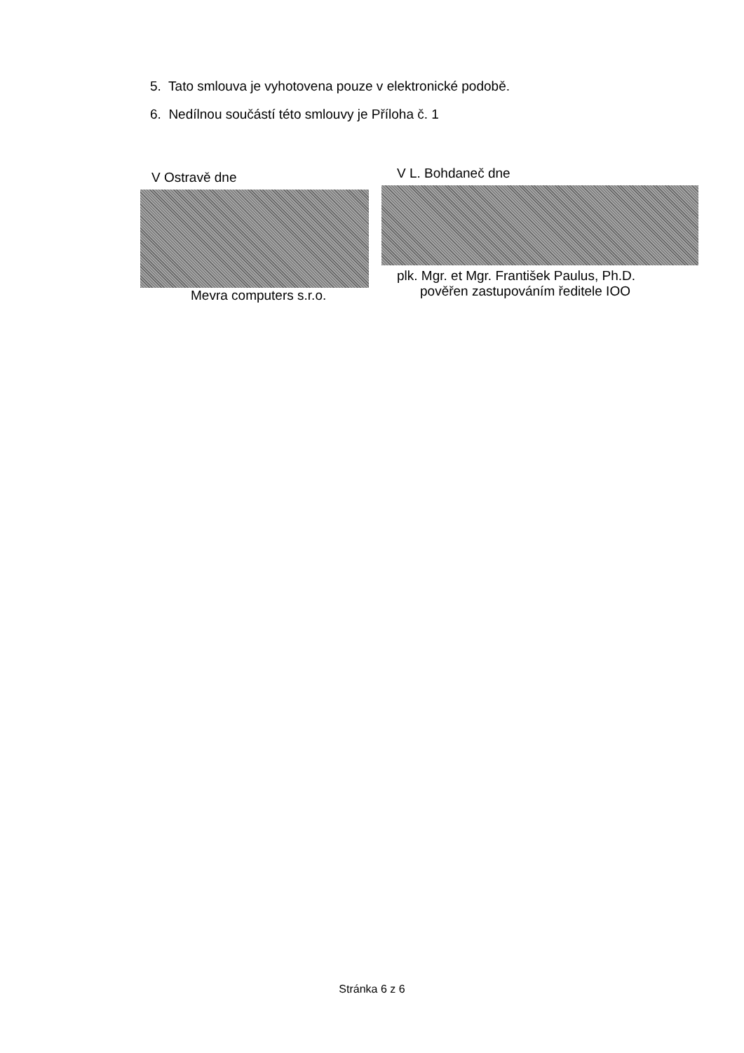5. Tato smlouva je vyhotovena pouze v elektronické podobě.
6. Nedílnou součástí této smlouvy je Příloha č. 1
V Ostravě dne
Mevra computers s.r.o.
V L. Bohdaneč dne
plk. Mgr. et Mgr. František Paulus, Ph.D.
pověřen zastupováním ředitele IOO
Stránka 6 z 6